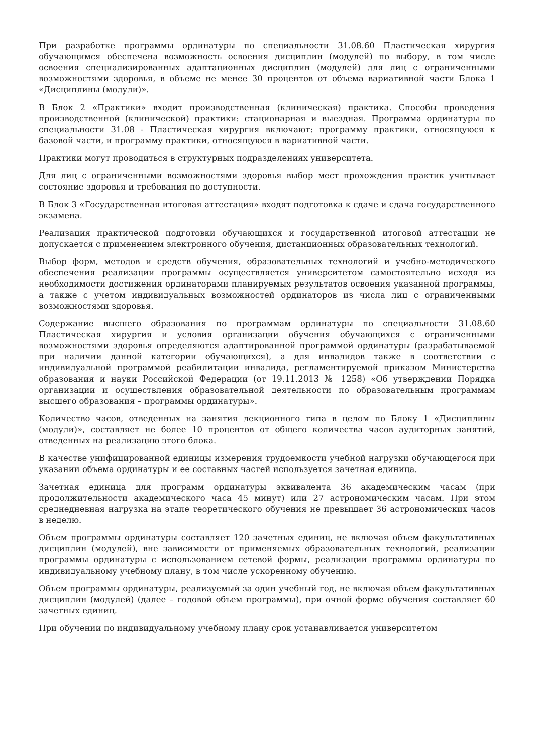При разработке программы ординатуры по специальности 31.08.60 Пластическая хирургия обучающимся обеспечена возможность освоения дисциплин (модулей) по выбору, в том числе освоения специализированных адаптационных дисциплин (модулей) для лиц с ограниченными возможностями здоровья, в объеме не менее 30 процентов от объема вариативной части Блока 1 «Дисциплины (модули)».
В Блок 2 «Практики» входит производственная (клиническая) практика. Способы проведения производственной (клинической) практики: стационарная и выездная. Программа ординатуры по специальности 31.08 - Пластическая хирургия включают: программу практики, относящуюся к базовой части, и программу практики, относящуюся в вариативной части.
Практики могут проводиться в структурных подразделениях университета.
Для лиц с ограниченными возможностями здоровья выбор мест прохождения практик учитывает состояние здоровья и требования по доступности.
В Блок 3 «Государственная итоговая аттестация» входят подготовка к сдаче и сдача государственного экзамена.
Реализация практической подготовки обучающихся и государственной итоговой аттестации не допускается с применением электронного обучения, дистанционных образовательных технологий.
Выбор форм, методов и средств обучения, образовательных технологий и учебно-методического обеспечения реализации программы осуществляется университетом самостоятельно исходя из необходимости достижения ординаторами планируемых результатов освоения указанной программы, а также с учетом индивидуальных возможностей ординаторов из числа лиц с ограниченными возможностями здоровья.
Содержание высшего образования по программам ординатуры по специальности 31.08.60 Пластическая хирургия и условия организации обучения обучающихся с ограниченными возможностями здоровья определяются адаптированной программой ординатуры (разрабатываемой при наличии данной категории обучающихся), а для инвалидов также в соответствии с индивидуальной программой реабилитации инвалида, регламентируемой приказом Министерства образования и науки Российской Федерации (от 19.11.2013 № 1258) «Об утверждении Порядка организации и осуществления образовательной деятельности по образовательным программам высшего образования – программы ординатуры».
Количество часов, отведенных на занятия лекционного типа в целом по Блоку 1 «Дисциплины (модули)», составляет не более 10 процентов от общего количества часов аудиторных занятий, отведенных на реализацию этого блока.
В качестве унифицированной единицы измерения трудоемкости учебной нагрузки обучающегося при указании объема ординатуры и ее составных частей используется зачетная единица.
Зачетная единица для программ ординатуры эквивалента 36 академическим часам (при продолжительности академического часа 45 минут) или 27 астрономическим часам. При этом среднедневная нагрузка на этапе теоретического обучения не превышает 36 астрономических часов в неделю.
Объем программы ординатуры составляет 120 зачетных единиц, не включая объем факультативных дисциплин (модулей), вне зависимости от применяемых образовательных технологий, реализации программы ординатуры с использованием сетевой формы, реализации программы ординатуры по индивидуальному учебному плану, в том числе ускоренному обучению.
Объем программы ординатуры, реализуемый за один учебный год, не включая объем факультативных дисциплин (модулей) (далее – годовой объем программы), при очной форме обучения составляет 60 зачетных единиц.
При обучении по индивидуальному учебному плану срок устанавливается университетом